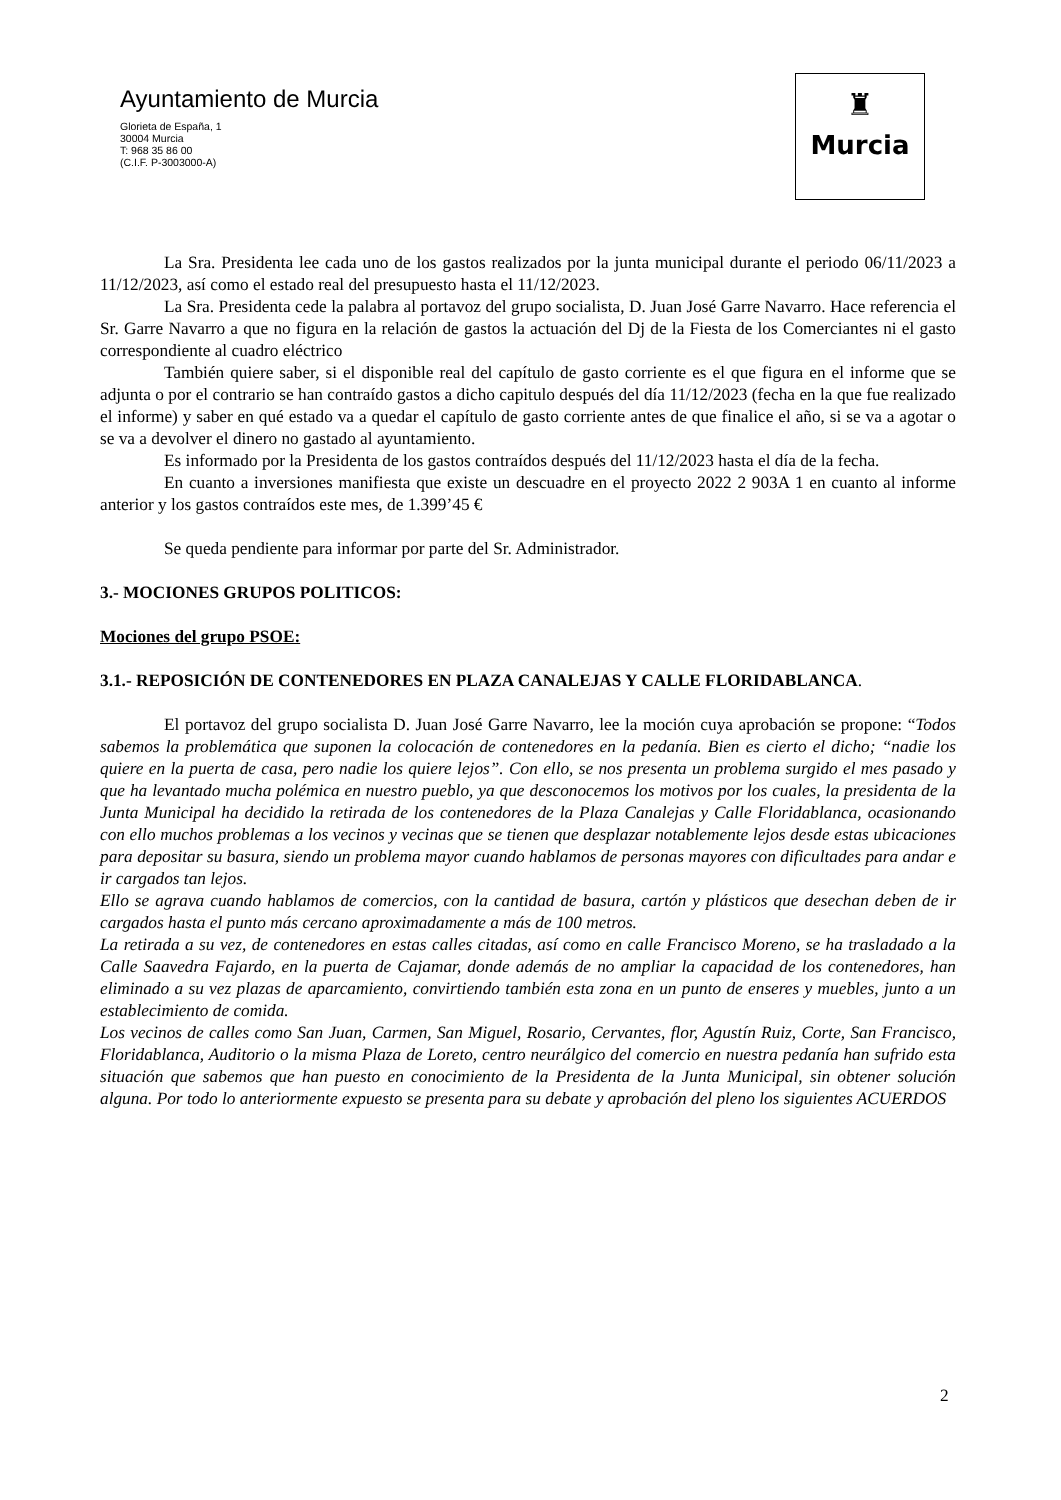Ayuntamiento de Murcia
Glorieta de España, 1
30004 Murcia
T: 968 35 86 00
(C.I.F. P-3003000-A)
♜
Murcia
La Sra. Presidenta lee cada uno de los gastos realizados por la junta municipal durante el periodo 06/11/2023 a 11/12/2023, así como el estado real del presupuesto hasta el 11/12/2023.
La Sra. Presidenta cede la palabra al portavoz del grupo socialista, D. Juan José Garre Navarro. Hace referencia el Sr. Garre Navarro a que no figura en la relación de gastos la actuación del Dj de la Fiesta de los Comerciantes ni el gasto correspondiente al cuadro eléctrico
También quiere saber, si el disponible real del capítulo de gasto corriente es el que figura en el informe que se adjunta o por el contrario se han contraído gastos a dicho capitulo después del día 11/12/2023 (fecha en la que fue realizado el informe) y saber en qué estado va a quedar el capítulo de gasto corriente antes de que finalice el año, si se va a agotar o se va a devolver el dinero no gastado al ayuntamiento.
Es informado por la Presidenta de los gastos contraídos después del 11/12/2023 hasta el día de la fecha.
En cuanto a inversiones manifiesta que existe un descuadre en el proyecto 2022 2 903A 1 en cuanto al informe anterior y los gastos contraídos este mes, de 1.399’45 €
Se queda pendiente para informar por parte del Sr. Administrador.
3.- MOCIONES GRUPOS POLITICOS:
Mociones del grupo PSOE:
3.1.- REPOSICIÓN DE CONTENEDORES EN PLAZA CANALEJAS Y CALLE FLORIDABLANCA.
El portavoz del grupo socialista D. Juan José Garre Navarro, lee la moción cuya aprobación se propone: “Todos sabemos la problemática que suponen la colocación de contenedores en la pedanía. Bien es cierto el dicho; “nadie los quiere en la puerta de casa, pero nadie los quiere lejos”. Con ello, se nos presenta un problema surgido el mes pasado y que ha levantado mucha polémica en nuestro pueblo, ya que desconocemos los motivos por los cuales, la presidenta de la Junta Municipal ha decidido la retirada de los contenedores de la Plaza Canalejas y Calle Floridablanca, ocasionando con ello muchos problemas a los vecinos y vecinas que se tienen que desplazar notablemente lejos desde estas ubicaciones para depositar su basura, siendo un problema mayor cuando hablamos de personas mayores con dificultades para andar e ir cargados tan lejos.
Ello se agrava cuando hablamos de comercios, con la cantidad de basura, cartón y plásticos que desechan deben de ir cargados hasta el punto más cercano aproximadamente a más de 100 metros.
La retirada a su vez, de contenedores en estas calles citadas, así como en calle Francisco Moreno, se ha trasladado a la Calle Saavedra Fajardo, en la puerta de Cajamar, donde además de no ampliar la capacidad de los contenedores, han eliminado a su vez plazas de aparcamiento, convirtiendo también esta zona en un punto de enseres y muebles, junto a un establecimiento de comida.
Los vecinos de calles como San Juan, Carmen, San Miguel, Rosario, Cervantes, flor, Agustín Ruiz, Corte, San Francisco, Floridablanca, Auditorio o la misma Plaza de Loreto, centro neurálgico del comercio en nuestra pedanía han sufrido esta situación que sabemos que han puesto en conocimiento de la Presidenta de la Junta Municipal, sin obtener solución alguna. Por todo lo anteriormente expuesto se presenta para su debate y aprobación del pleno los siguientes ACUERDOS
2